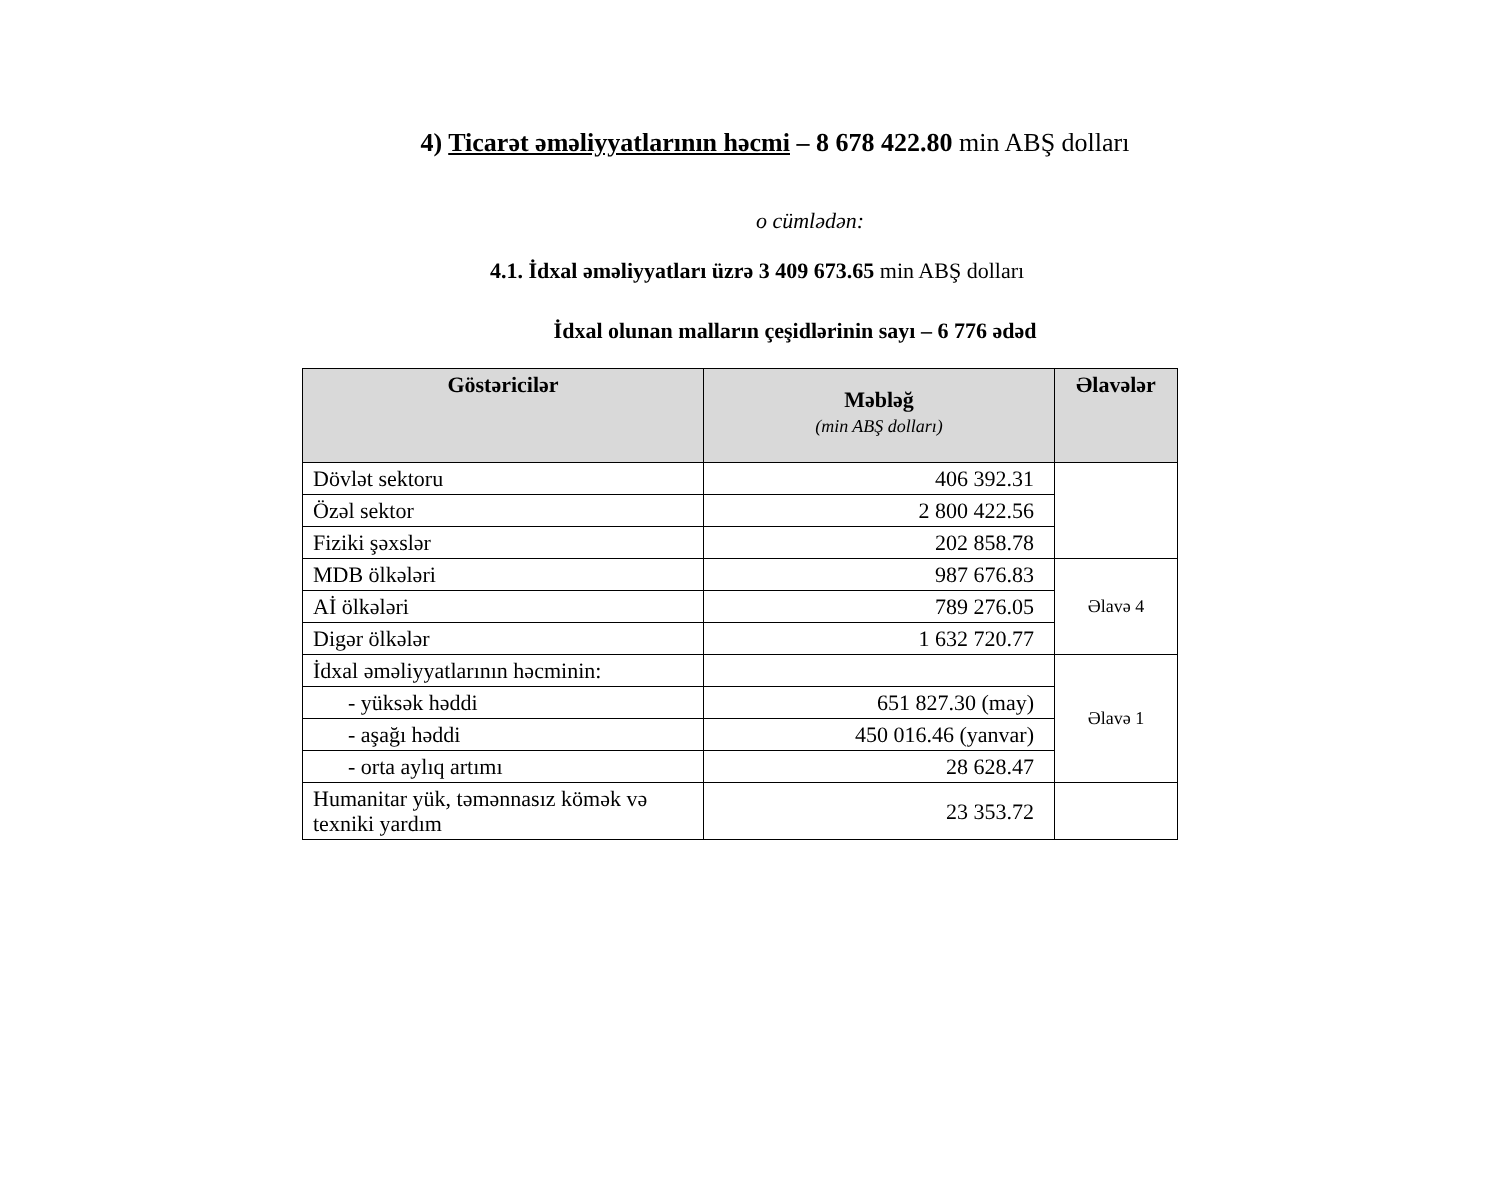4) Ticarət əməliyyatlarının həcmi – 8 678 422.80 min ABŞ dolları
o cümlədən:
4.1. İdxal əməliyyatları üzrə 3 409 673.65 min ABŞ dolları
İdxal olunan malların çeşidlərinin sayı – 6 776 ədəd
| Göstəricilər | Məbləğ (min ABŞ dolları) | Əlavələr |
| --- | --- | --- |
| Dövlət sektoru | 406 392.31 | |
| Özəl sektor | 2 800 422.56 | |
| Fiziki şəxslər | 202 858.78 | |
| MDB ölkələri | 987 676.83 | Əlavə 4 |
| Aİ ölkələri | 789 276.05 | |
| Digər ölkələr | 1 632 720.77 | |
| İdxal əməliyyatlarının həcminin: | | Əlavə 1 |
| - yüksək həddi | 651 827.30 (may) | |
| - aşağı həddi | 450 016.46 (yanvar) | |
| - orta aylıq artımı | 28 628.47 | |
| Humanitar yük, təmənnasız kömək və texniki yardım | 23 353.72 | |